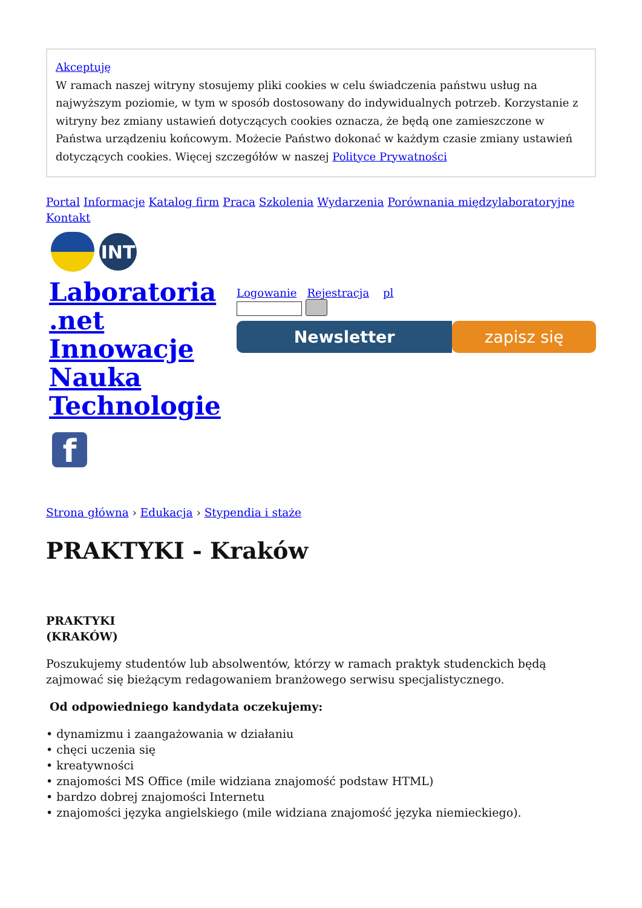Akceptuję
W ramach naszej witryny stosujemy pliki cookies w celu świadczenia państwu usług na najwyższym poziomie, w tym w sposób dostosowany do indywidualnych potrzeb. Korzystanie z witryny bez zmiany ustawień dotyczących cookies oznacza, że będą one zamieszczone w Państwa urządzeniu końcowym. Możecie Państwo dokonać w każdym czasie zmiany ustawień dotyczących cookies. Więcej szczegółów w naszej Polityce Prywatności
Portal Informacje Katalog firm Praca Szkolenia Wydarzenia Porównania międzylaboratoryjne Kontakt
INT
Laboratoria .net Innowacje Nauka Technologie
Logowanie Rejestracja pl
Newsletter zapisz się
f
Strona główna › Edukacja › Stypendia i staże
PRAKTYKI - Kraków
PRAKTYKI
(KRAKÓW)
Poszukujemy studentów lub absolwentów, którzy w ramach praktyk studenckich będą zajmować się bieżącym redagowaniem branżowego serwisu specjalistycznego.
Od odpowiedniego kandydata oczekujemy:
• dynamizmu i zaangażowania w działaniu
• chęci uczenia się
• kreatywności
• znajomości MS Office (mile widziana znajomość podstaw HTML)
• bardzo dobrej znajomości Internetu
• znajomości języka angielskiego (mile widziana znajomość języka niemieckiego).